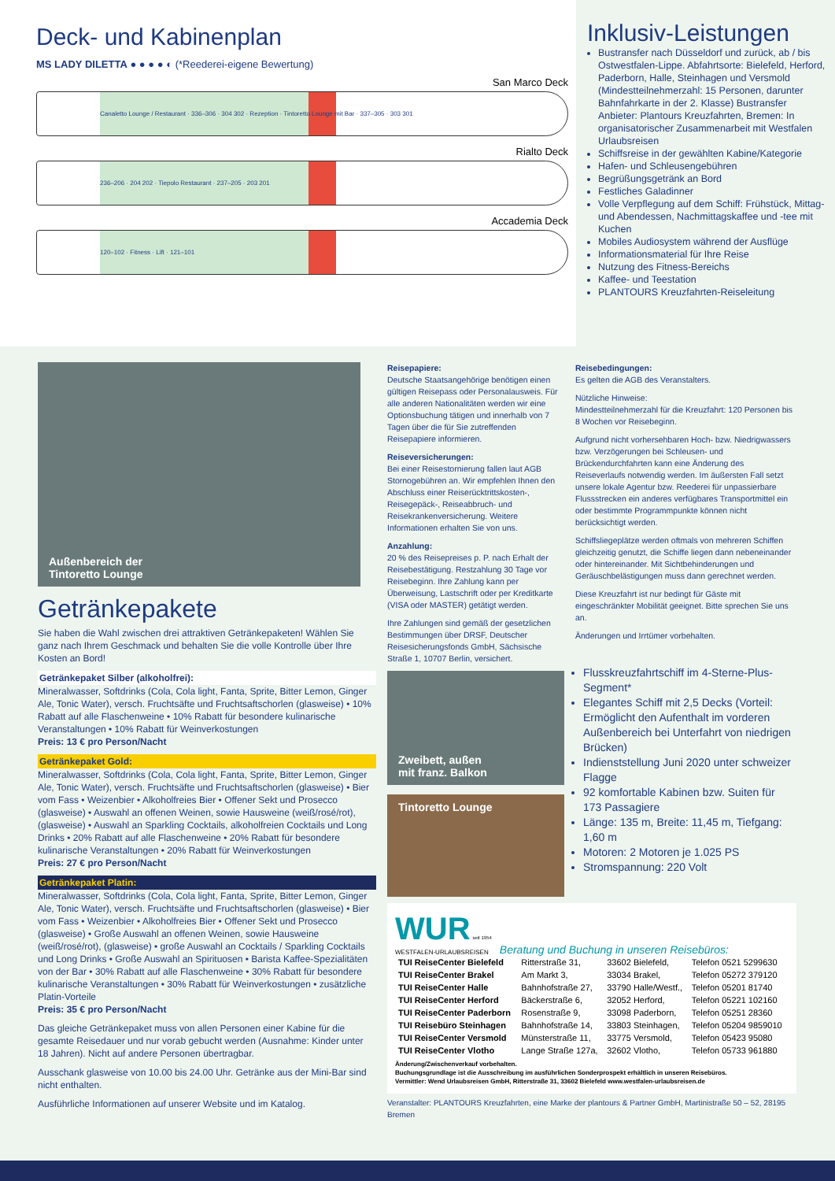Deck- und Kabinenplan
MS LADY DILETTA ● ● ● ● ◐ (*Reederei-eigene Bewertung)
San Marco Deck
Canaletto Lounge / Restaurant · 336–306 · 304 302 · Rezeption · Tintoretto Lounge mit Bar · 337–305 · 303 301
Rialto Deck
236–206 · 204 202 · Tiepolo Restaurant · 237–205 · 203 201
Accademia Deck
120–102 · Fitness · Lift · 121–101
Inklusiv-Leistungen
Bustransfer nach Düsseldorf und zurück, ab / bis Ostwestfalen-Lippe. Abfahrtsorte: Bielefeld, Herford, Paderborn, Halle, Steinhagen und Versmold (Mindestteilnehmerzahl: 15 Personen, darunter Bahnfahrkarte in der 2. Klasse) Bustransfer Anbieter: Plantours Kreuzfahrten, Bremen: In organisatorischer Zusammenarbeit mit Westfalen Urlaubsreisen
Schiffsreise in der gewählten Kabine/Kategorie
Hafen- und Schleusengebühren
Begrüßungsgetränk an Bord
Festliches Galadinner
Volle Verpflegung auf dem Schiff: Frühstück, Mittag- und Abendessen, Nachmittagskaffee und -tee mit Kuchen
Mobiles Audiosystem während der Ausflüge
Informationsmaterial für Ihre Reise
Nutzung des Fitness-Bereichs
Kaffee- und Teestation
PLANTOURS Kreuzfahrten-Reiseleitung
Außenbereich der
Tintoretto Lounge
Getränkepakete
Sie haben die Wahl zwischen drei attraktiven Getränkepaketen! Wählen Sie ganz nach Ihrem Geschmack und behalten Sie die volle Kontrolle über Ihre Kosten an Bord!
Getränkepaket Silber (alkoholfrei):
Mineralwasser, Softdrinks (Cola, Cola light, Fanta, Sprite, Bitter Lemon, Ginger Ale, Tonic Water), versch. Fruchtsäfte und Fruchtsaftschorlen (glasweise) • 10% Rabatt auf alle Flaschenweine • 10% Rabatt für besondere kulinarische Veranstaltungen • 10% Rabatt für Weinverkostungen
Preis: 13 € pro Person/Nacht
Getränkepaket Gold:
Mineralwasser, Softdrinks (Cola, Cola light, Fanta, Sprite, Bitter Lemon, Ginger Ale, Tonic Water), versch. Fruchtsäfte und Fruchtsaftschorlen (glasweise) • Bier vom Fass • Weizenbier • Alkoholfreies Bier • Offener Sekt und Prosecco (glasweise) • Auswahl an offenen Weinen, sowie Hausweine (weiß/rosé/rot), (glasweise) • Auswahl an Sparkling Cocktails, alkoholfreien Cocktails und Long Drinks • 20% Rabatt auf alle Flaschenweine • 20% Rabatt für besondere kulinarische Veranstaltungen • 20% Rabatt für Weinverkostungen
Preis: 27 € pro Person/Nacht
Getränkepaket Platin:
Mineralwasser, Softdrinks (Cola, Cola light, Fanta, Sprite, Bitter Lemon, Ginger Ale, Tonic Water), versch. Fruchtsäfte und Fruchtsaftschorlen (glasweise) • Bier vom Fass • Weizenbier • Alkoholfreies Bier • Offener Sekt und Prosecco (glasweise) • Große Auswahl an offenen Weinen, sowie Hausweine (weiß/rosé/rot), (glasweise) • große Auswahl an Cocktails / Sparkling Cocktails und Long Drinks • Große Auswahl an Spirituosen • Barista Kaffee-Spezialitäten von der Bar • 30% Rabatt auf alle Flaschenweine • 30% Rabatt für besondere kulinarische Veranstaltungen • 30% Rabatt für Weinverkostungen • zusätzliche Platin-Vorteile
Preis: 35 € pro Person/Nacht
Das gleiche Getränkepaket muss von allen Personen einer Kabine für die gesamte Reisedauer und nur vorab gebucht werden (Ausnahme: Kinder unter 18 Jahren). Nicht auf andere Personen übertragbar.
Ausschank glasweise von 10.00 bis 24.00 Uhr. Getränke aus der Mini-Bar sind nicht enthalten.
Ausführliche Informationen auf unserer Website und im Katalog.
Reisepapiere:
Deutsche Staatsangehörige benötigen einen gültigen Reisepass oder Personalausweis. Für alle anderen Nationalitäten werden wir eine Optionsbuchung tätigen und innerhalb von 7 Tagen über die für Sie zutreffenden Reisepapiere informieren.
Reiseversicherungen:
Bei einer Reisestornierung fallen laut AGB Stornogebühren an. Wir empfehlen Ihnen den Abschluss einer Reiserücktrittskosten-, Reisegepäck-, Reiseabbruch- und Reisekrankenversicherung. Weitere Informationen erhalten Sie von uns.
Anzahlung:
20 % des Reisepreises p. P. nach Erhalt der Reisebestätigung. Restzahlung 30 Tage vor Reisebeginn. Ihre Zahlung kann per Überweisung, Lastschrift oder per Kreditkarte (VISA oder MASTER) getätigt werden.
Ihre Zahlungen sind gemäß der gesetzlichen Bestimmungen über DRSF, Deutscher Reisesicherungsfonds GmbH, Sächsische Straße 1, 10707 Berlin, versichert.
Zweibett, außen
mit franz. Balkon
Tintoretto Lounge
Reisebedingungen:
Es gelten die AGB des Veranstalters.
Nützliche Hinweise:
Mindestteilnehmerzahl für die Kreuzfahrt: 120 Personen bis 8 Wochen vor Reisebeginn.
Aufgrund nicht vorhersehbaren Hoch- bzw. Niedrigwassers bzw. Verzögerungen bei Schleusen- und Brückendurchfahrten kann eine Änderung des Reiseverlaufs notwendig werden. Im äußersten Fall setzt unsere lokale Agentur bzw. Reederei für unpassierbare Flussstrecken ein anderes verfügbares Transportmittel ein oder bestimmte Programmpunkte können nicht berücksichtigt werden.
Schiffsliegeplätze werden oftmals von mehreren Schiffen gleichzeitig genutzt, die Schiffe liegen dann nebeneinander oder hintereinander. Mit Sichtbehinderungen und Geräuschbelästigungen muss dann gerechnet werden.
Diese Kreuzfahrt ist nur bedingt für Gäste mit eingeschränkter Mobilität geeignet. Bitte sprechen Sie uns an.
Änderungen und Irrtümer vorbehalten.
Flusskreuzfahrtschiff im 4-Sterne-Plus-Segment*
Elegantes Schiff mit 2,5 Decks (Vorteil: Ermöglicht den Aufenthalt im vorderen Außenbereich bei Unterfahrt von niedrigen Brücken)
Indienststellung Juni 2020 unter schweizer Flagge
92 komfortable Kabinen bzw. Suiten für 173 Passagiere
Länge: 135 m, Breite: 11,45 m, Tiefgang: 1,60 m
Motoren: 2 Motoren je 1.025 PS
Stromspannung: 220 Volt
WUR seit 1954
WESTFALEN-URLAUBSREISEN
Beratung und Buchung in unseren Reisebüros:
| TUI ReiseCenter Bielefeld | Ritterstraße 31, | 33602 Bielefeld, | Telefon 0521 5299630 |
| TUI ReiseCenter Brakel | Am Markt 3, | 33034 Brakel, | Telefon 05272 379120 |
| TUI ReiseCenter Halle | Bahnhofstraße 27, | 33790 Halle/Westf., | Telefon 05201 81740 |
| TUI ReiseCenter Herford | Bäckerstraße 6, | 32052 Herford, | Telefon 05221 102160 |
| TUI ReiseCenter Paderborn | Rosenstraße 9, | 33098 Paderborn, | Telefon 05251 28360 |
| TUI Reisebüro Steinhagen | Bahnhofstraße 14, | 33803 Steinhagen, | Telefon 05204 9859010 |
| TUI ReiseCenter Versmold | Münsterstraße 11, | 33775 Versmold, | Telefon 05423 95080 |
| TUI ReiseCenter Vlotho | Lange Straße 127a, | 32602 Vlotho, | Telefon 05733 961880 |
Änderung/Zwischenverkauf vorbehalten.
Buchungsgrundlage ist die Ausschreibung im ausführlichen Sonderprospekt erhältlich in unseren Reisebüros.
Vermittler: Wend Urlaubsreisen GmbH, Ritterstraße 31, 33602 Bielefeld www.westfalen-urlaubsreisen.de
Veranstalter: PLANTOURS Kreuzfahrten, eine Marke der plantours & Partner GmbH, Martinistraße 50 – 52, 28195 Bremen